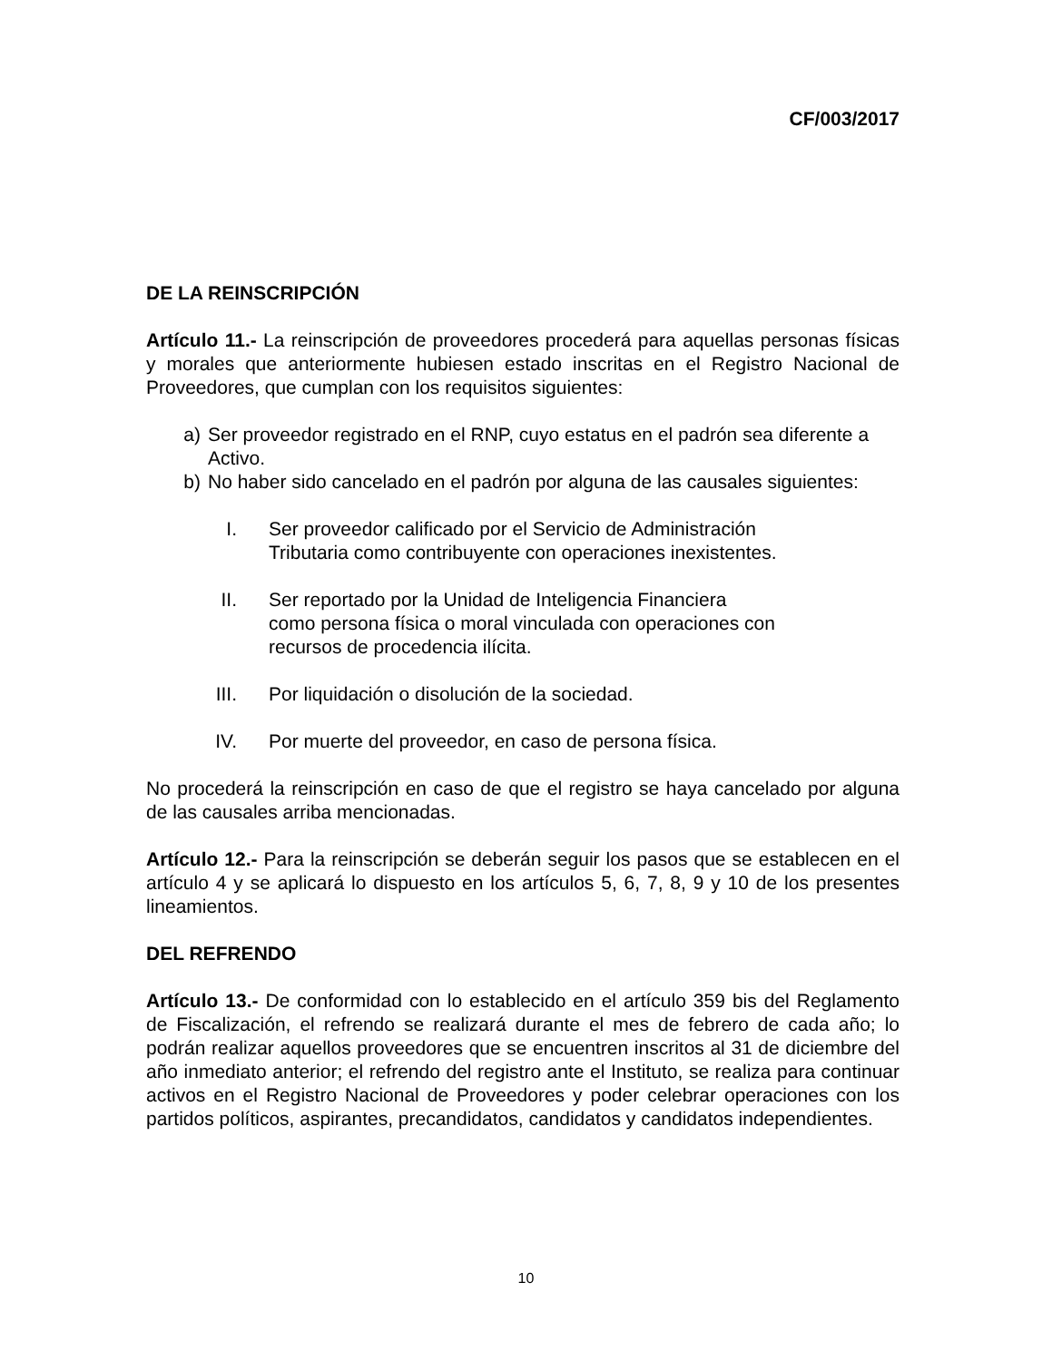CF/003/2017
DE LA REINSCRIPCIÓN
Artículo 11.- La reinscripción de proveedores procederá para aquellas personas físicas y morales que anteriormente hubiesen estado inscritas en el Registro Nacional de Proveedores, que cumplan con los requisitos siguientes:
a) Ser proveedor registrado en el RNP, cuyo estatus en el padrón sea diferente a Activo.
b) No haber sido cancelado en el padrón por alguna de las causales siguientes:
I. Ser proveedor calificado por el Servicio de Administración Tributaria como contribuyente con operaciones inexistentes.
II. Ser reportado por la Unidad de Inteligencia Financiera como persona física o moral vinculada con operaciones con recursos de procedencia ilícita.
III. Por liquidación o disolución de la sociedad.
IV. Por muerte del proveedor, en caso de persona física.
No procederá la reinscripción en caso de que el registro se haya cancelado por alguna de las causales arriba mencionadas.
Artículo 12.- Para la reinscripción se deberán seguir los pasos que se establecen en el artículo 4 y se aplicará lo dispuesto en los artículos 5, 6, 7, 8, 9 y 10 de los presentes lineamientos.
DEL REFRENDO
Artículo 13.- De conformidad con lo establecido en el artículo 359 bis del Reglamento de Fiscalización, el refrendo se realizará durante el mes de febrero de cada año; lo podrán realizar aquellos proveedores que se encuentren inscritos al 31 de diciembre del año inmediato anterior; el refrendo del registro ante el Instituto, se realiza para continuar activos en el Registro Nacional de Proveedores y poder celebrar operaciones con los partidos políticos, aspirantes, precandidatos, candidatos y candidatos independientes.
10